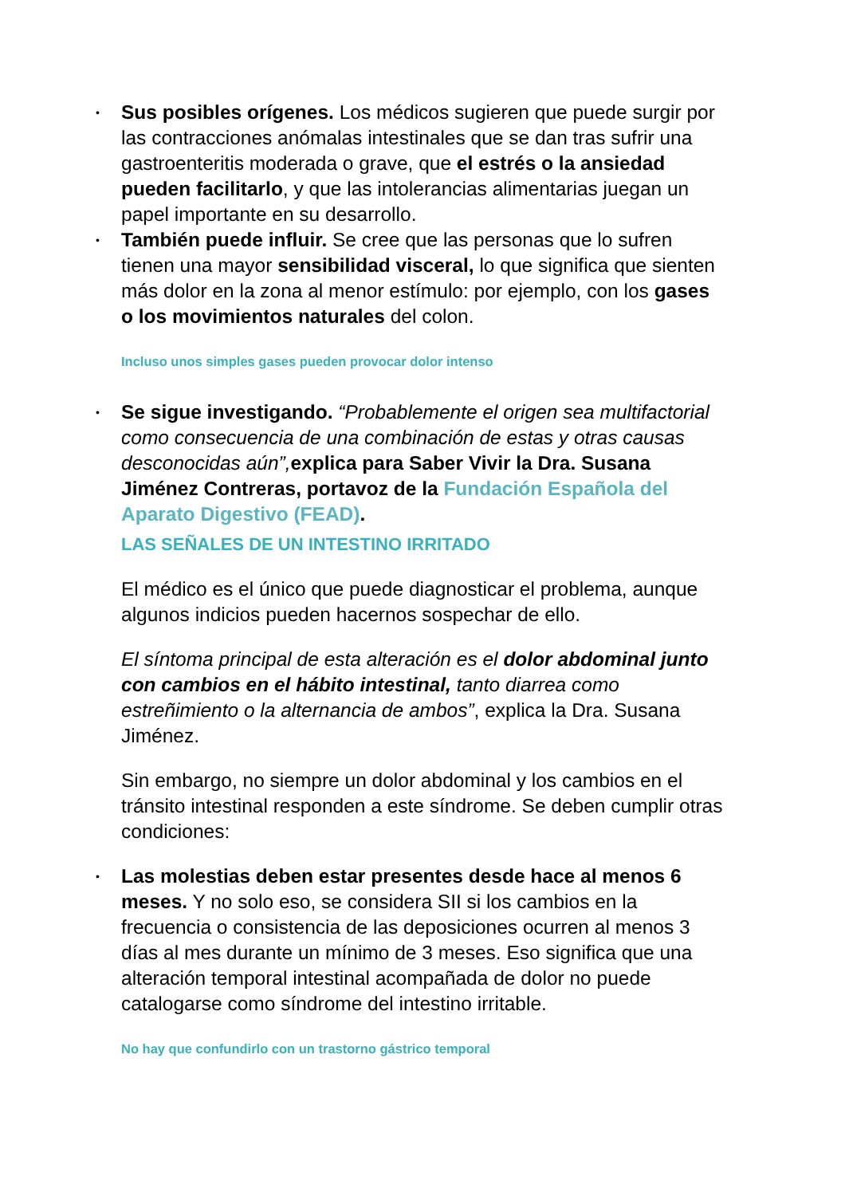• Sus posibles orígenes. Los médicos sugieren que puede surgir por las contracciones anómalas intestinales que se dan tras sufrir una gastroenteritis moderada o grave, que el estrés o la ansiedad pueden facilitarlo, y que las intolerancias alimentarias juegan un papel importante en su desarrollo.
• También puede influir. Se cree que las personas que lo sufren tienen una mayor sensibilidad visceral, lo que significa que sienten más dolor en la zona al menor estímulo: por ejemplo, con los gases o los movimientos naturales del colon.
Incluso unos simples gases pueden provocar dolor intenso
• Se sigue investigando. “Probablemente el origen sea multifactorial como consecuencia de una combinación de estas y otras causas desconocidas aún”, explica para Saber Vivir la Dra. Susana Jiménez Contreras, portavoz de la Fundación Española del Aparato Digestivo (FEAD).
LAS SEÑALES DE UN INTESTINO IRRITADO
El médico es el único que puede diagnosticar el problema, aunque algunos indicios pueden hacernos sospechar de ello.
El síntoma principal de esta alteración es el dolor abdominal junto con cambios en el hábito intestinal, tanto diarrea como estreñimiento o la alternancia de ambos”, explica la Dra. Susana Jiménez.
Sin embargo, no siempre un dolor abdominal y los cambios en el tránsito intestinal responden a este síndrome. Se deben cumplir otras condiciones:
• Las molestias deben estar presentes desde hace al menos 6 meses. Y no solo eso, se considera SII si los cambios en la frecuencia o consistencia de las deposiciones ocurren al menos 3 días al mes durante un mínimo de 3 meses. Eso significa que una alteración temporal intestinal acompañada de dolor no puede catalogarse como síndrome del intestino irritable.
No hay que confundirlo con un trastorno gástrico temporal